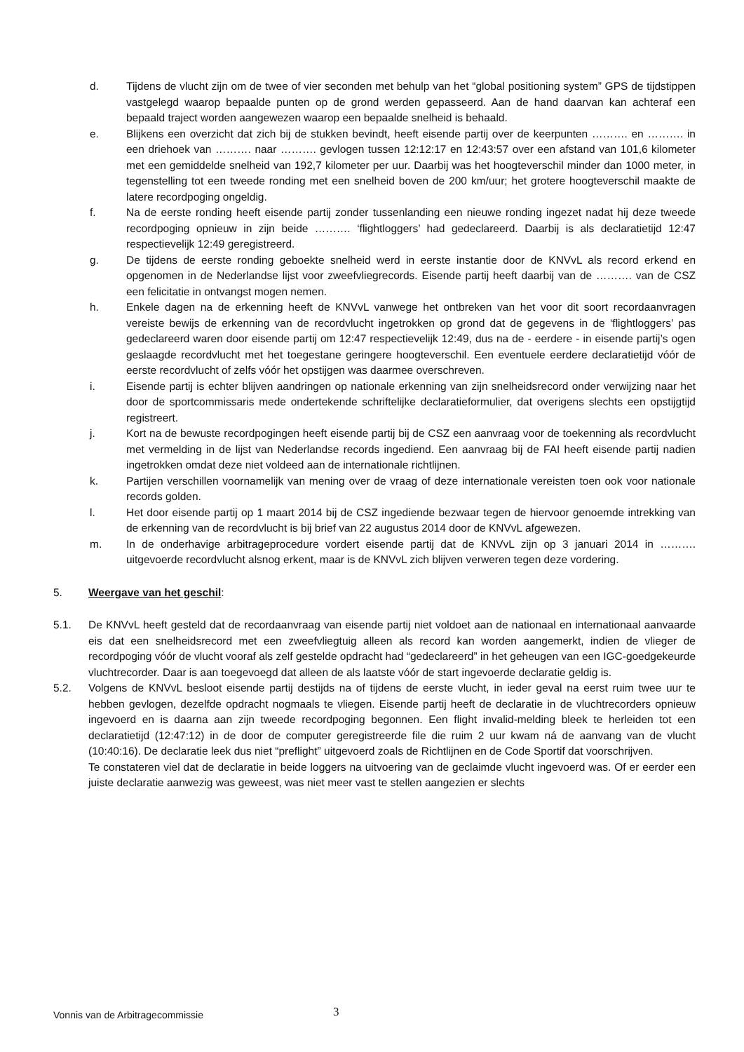d. Tijdens de vlucht zijn om de twee of vier seconden met behulp van het “global positioning system” GPS de tijdstippen vastgelegd waarop bepaalde punten op de grond werden gepasseerd. Aan de hand daarvan kan achteraf een bepaald traject worden aangewezen waarop een bepaalde snelheid is behaald.
e. Blijkens een overzicht dat zich bij de stukken bevindt, heeft eisende partij over de keerpunten ………. en ………. in een driehoek van ………. naar ………. gevlogen tussen 12:12:17 en 12:43:57 over een afstand van 101,6 kilometer met een gemiddelde snelheid van 192,7 kilometer per uur. Daarbij was het hoogteverschil minder dan 1000 meter, in tegenstelling tot een tweede ronding met een snelheid boven de 200 km/uur; het grotere hoogteverschil maakte de latere recordpoging ongeldig.
f. Na de eerste ronding heeft eisende partij zonder tussenlanding een nieuwe ronding ingezet nadat hij deze tweede recordpoging opnieuw in zijn beide ………. ‘flightloggers’ had gedeclareerd. Daarbij is als declaratietijd 12:47 respectievelijk 12:49 geregistreerd.
g. De tijdens de eerste ronding geboekte snelheid werd in eerste instantie door de KNVvL als record erkend en opgenomen in de Nederlandse lijst voor zweefvliegrecords. Eisende partij heeft daarbij van de ………. van de CSZ een felicitatie in ontvangst mogen nemen.
h. Enkele dagen na de erkenning heeft de KNVvL vanwege het ontbreken van het voor dit soort recordaanvragen vereiste bewijs de erkenning van de recordvlucht ingetrokken op grond dat de gegevens in de ‘flightloggers’ pas gedeclareerd waren door eisende partij om 12:47 respectievelijk 12:49, dus na de - eerdere - in eisende partij’s ogen geslaagde recordvlucht met het toegestane geringere hoogteverschil. Een eventuele eerdere declaratietijd vóór de eerste recordvlucht of zelfs vóór het opstijgen was daarmee overschreven.
i. Eisende partij is echter blijven aandringen op nationale erkenning van zijn snelheidsrecord onder verwijzing naar het door de sportcommissaris mede ondertekende schriftelijke declaratieformulier, dat overigens slechts een opstijgtijd registreert.
j. Kort na de bewuste recordpogingen heeft eisende partij bij de CSZ een aanvraag voor de toekenning als recordvlucht met vermelding in de lijst van Nederlandse records ingediend. Een aanvraag bij de FAI heeft eisende partij nadien ingetrokken omdat deze niet voldeed aan de internationale richtlijnen.
k. Partijen verschillen voornamelijk van mening over de vraag of deze internationale vereisten toen ook voor nationale records golden.
l. Het door eisende partij op 1 maart 2014 bij de CSZ ingediende bezwaar tegen de hiervoor genoemde intrekking van de erkenning van de recordvlucht is bij brief van 22 augustus 2014 door de KNVvL afgewezen.
m. In de onderhavige arbitrageprocedure vordert eisende partij dat de KNVvL zijn op 3 januari 2014 in ………. uitgevoerde recordvlucht alsnog erkent, maar is de KNVvL zich blijven verweren tegen deze vordering.
5. Weergave van het geschil:
5.1. De KNVvL heeft gesteld dat de recordaanvraag van eisende partij niet voldoet aan de nationaal en internationaal aanvaarde eis dat een snelheidsrecord met een zweefvliegtuig alleen als record kan worden aangemerkt, indien de vlieger de recordpoging vóór de vlucht vooraf als zelf gestelde opdracht had “gedeclareerd” in het geheugen van een IGC-goedgekeurde vluchtrecorder. Daar is aan toegevoegd dat alleen de als laatste vóór de start ingevoerde declaratie geldig is.
5.2. Volgens de KNVvL besloot eisende partij destijds na of tijdens de eerste vlucht, in ieder geval na eerst ruim twee uur te hebben gevlogen, dezelfde opdracht nogmaals te vliegen. Eisende partij heeft de declaratie in de vluchtrecorders opnieuw ingevoerd en is daarna aan zijn tweede recordpoging begonnen. Een flight invalid-melding bleek te herleiden tot een declaratietijd (12:47:12) in de door de computer geregistreerde file die ruim 2 uur kwam ná de aanvang van de vlucht (10:40:16). De declaratie leek dus niet “preflight” uitgevoerd zoals de Richtlijnen en de Code Sportif dat voorschrijven.
Te constateren viel dat de declaratie in beide loggers na uitvoering van de geclaimde vlucht ingevoerd was. Of er eerder een juiste declaratie aanwezig was geweest, was niet meer vast te stellen aangezien er slechts
Vonnis van de Arbitragecommissie
3